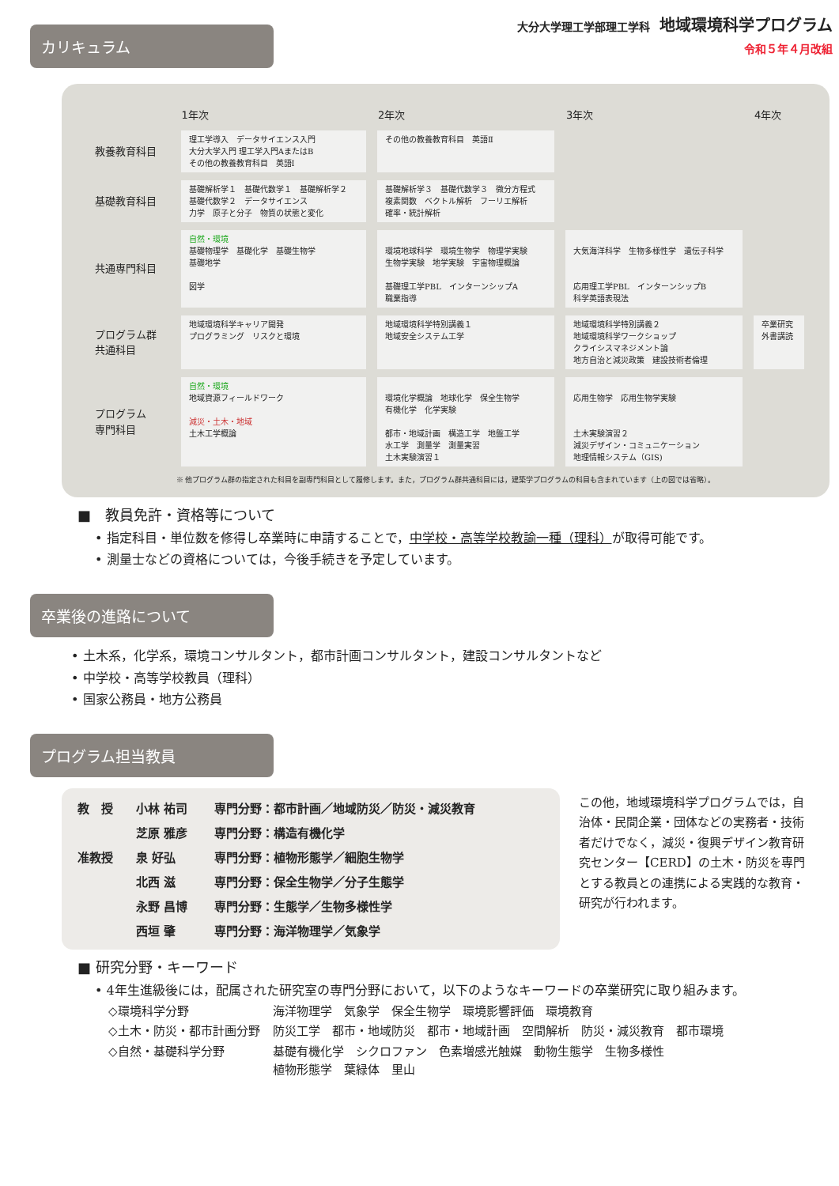大分大学理工学部理工学科 地域環境科学プログラム
令和５年４月改組
カリキュラム
| | 1年次 | 2年次 | 3年次 | 4年次 |
| --- | --- | --- | --- | --- |
| 教養教育科目 | 理工学導入 データサイエンス入門 大分大学入門 理工学入門AまたはB その他の教養教育科目 英語Ⅰ | その他の教養教育科目 英語Ⅱ | | |
| 基礎教育科目 | 基礎解析学１ 基礎代数学１ 基礎解析学２ 基礎代数学２ データサイエンス 力学 原子と分子 物質の状態と変化 | 基礎解析学３ 基礎代数学３ 微分方程式 複素関数 ベクトル解析 フーリエ解析 確率・統計解析 | | |
| 共通専門科目 | 自然・環境 基礎物理学 基礎化学 基礎生物学 基礎地学 図学 | 環境地球科学 環境生物学 物理学実験 生物学実験 地学実験 宇宙物理概論 基礎理工学PBL インターンシップA 職業指導 | 大気海洋科学 生物多様性学 遺伝子科学 応用理工学PBL インターンシップB 科学英語表現法 | |
| プログラム群 共通科目 | 地域環境科学キャリア開発 プログラミング リスクと環境 | 地域環境科学特別講義１ 地域安全システム工学 | 地域環境科学特別講義２ 地域環境科学ワークショップ クライシスマネジメント論 地方自治と減災政策 建設技術者倫理 | 卒業研究 外書講読 |
| プログラム 専門科目 | 自然・環境 地域資源フィールドワーク 減災・土木・地域 土木工学概論 | 環境化学概論 地球化学 保全生物学 有機化学 化学実験 都市・地域計画 構造工学 地盤工学 水工学 測量学 測量実習 土木実験演習１ | 応用生物学 応用生物学実験 土木実験演習２ 減災デザイン・コミュニケーション 地理情報システム（GIS) | |
※ 他プログラム群の指定された科目を副専門科目として履修します。また，プログラム群共通科目には，建築学プログラムの科目も含まれています（上の図では省略）。
■　教員免許・資格等について
• 指定科目・単位数を修得し卒業時に申請することで，中学校・高等学校教諭一種（理科）が取得可能です。
• 測量士などの資格については，今後手続きを予定しています。
卒業後の進路について
• 土木系，化学系，環境コンサルタント，都市計画コンサルタント，建設コンサルタントなど
• 中学校・高等学校教員（理科）
• 国家公務員・地方公務員
プログラム担当教員
| 教 授 | 小林 祐司 | 専門分野：都市計画／地域防災／防災・減災教育 |
| | 芝原 雅彦 | 専門分野：構造有機化学 |
| 准教授 | 泉 好弘 | 専門分野：植物形態学／細胞生物学 |
| | 北西 滋 | 専門分野：保全生物学／分子生態学 |
| | 永野 昌博 | 専門分野：生態学／生物多様性学 |
| | 西垣 肇 | 専門分野：海洋物理学／気象学 |
この他，地域環境科学プログラムでは，自治体・民間企業・団体などの実務者・技術者だけでなく，減災・復興デザイン教育研究センター【CERD】の土木・防災を専門とする教員との連携による実践的な教育・研究が行われます。
■ 研究分野・キーワード
• 4年生進級後には，配属された研究室の専門分野において，以下のようなキーワードの卒業研究に取り組みます。
| ◇環境科学分野 | 海洋物理学 気象学 保全生物学 環境影響評価 環境教育 |
| ◇土木・防災・都市計画分野 | 防災工学 都市・地域防災 都市・地域計画 空間解析 防災・減災教育 都市環境 |
| ◇自然・基礎科学分野 | 基礎有機化学 シクロファン 色素増感光触媒 動物生態学 生物多様性 植物形態学 葉緑体 里山 |